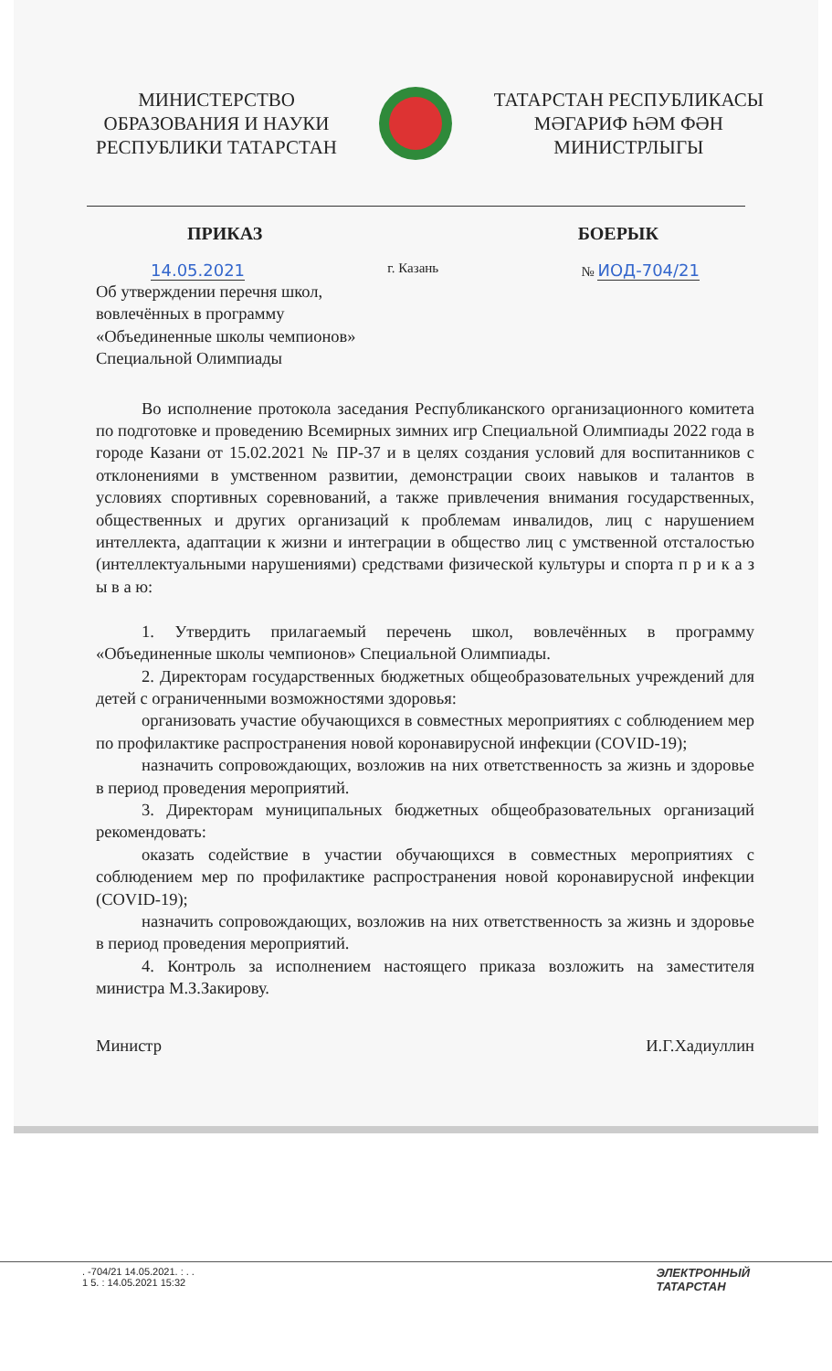МИНИСТЕРСТВО
ОБРАЗОВАНИЯ И НАУКИ
РЕСПУБЛИКИ ТАТАРСТАН
ТАТАРСТАН РЕСПУБЛИКАСЫ
МӘГАРИФ ҺӘМ ФӘН
МИНИСТРЛЫГЫ
ПРИКАЗ БОЕРЫК
14.05.2021 г. Казань № ИОД-704/21
Об утверждении перечня школ, вовлечённых в программу «Объединенные школы чемпионов» Специальной Олимпиады
Во исполнение протокола заседания Республиканского организационного комитета по подготовке и проведению Всемирных зимних игр Специальной Олимпиады 2022 года в городе Казани от 15.02.2021 № ПР-37 и в целях создания условий для воспитанников с отклонениями в умственном развитии, демонстрации своих навыков и талантов в условиях спортивных соревнований, а также привлечения внимания государственных, общественных и других организаций к проблемам инвалидов, лиц с нарушением интеллекта, адаптации к жизни и интеграции в общество лиц с умственной отсталостью (интеллектуальными нарушениями) средствами физической культуры и спорта п р и к а з ы в а ю:
1. Утвердить прилагаемый перечень школ, вовлечённых в программу «Объединенные школы чемпионов» Специальной Олимпиады.
2. Директорам государственных бюджетных общеобразовательных учреждений для детей с ограниченными возможностями здоровья:
организовать участие обучающихся в совместных мероприятиях с соблюдением мер по профилактике распространения новой коронавирусной инфекции (COVID-19);
назначить сопровождающих, возложив на них ответственность за жизнь и здоровье в период проведения мероприятий.
3. Директорам муниципальных бюджетных общеобразовательных организаций рекомендовать:
оказать содействие в участии обучающихся в совместных мероприятиях с соблюдением мер по профилактике распространения новой коронавирусной инфекции (COVID-19);
назначить сопровождающих, возложив на них ответственность за жизнь и здоровье в период проведения мероприятий.
4. Контроль за исполнением настоящего приказа возложить на заместителя министра М.З.Закирову.
Министр И.Г.Хадиуллин
. -704/21 14.05.2021. : . .
1 5. : 14.05.2021 15:32
ЭЛЕКТРОННЫЙ
ТАТАРСТАН